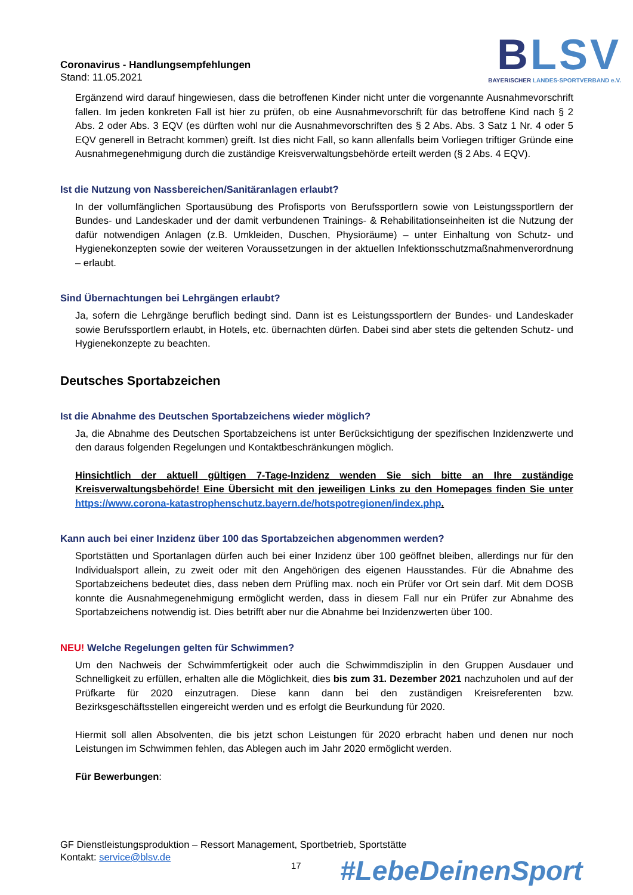Coronavirus - Handlungsempfehlungen
Stand: 11.05.2021
BLSV
BAYERISCHER LANDES-SPORTVERBAND e.V.
Ergänzend wird darauf hingewiesen, dass die betroffenen Kinder nicht unter die vorgenannte Ausnahmevorschrift fallen. Im jeden konkreten Fall ist hier zu prüfen, ob eine Ausnahmevorschrift für das betroffene Kind nach § 2 Abs. 2 oder Abs. 3 EQV (es dürften wohl nur die Ausnahmevorschriften des § 2 Abs. Abs. 3 Satz 1 Nr. 4 oder 5 EQV generell in Betracht kommen) greift. Ist dies nicht Fall, so kann allenfalls beim Vorliegen triftiger Gründe eine Ausnahmegenehmigung durch die zuständige Kreisverwaltungsbehörde erteilt werden (§ 2 Abs. 4 EQV).
Ist die Nutzung von Nassbereichen/Sanitäranlagen erlaubt?
In der vollumfänglichen Sportausübung des Profisports von Berufssportlern sowie von Leistungssportlern der Bundes- und Landeskader und der damit verbundenen Trainings- & Rehabilitationseinheiten ist die Nutzung der dafür notwendigen Anlagen (z.B. Umkleiden, Duschen, Physioräume) – unter Einhaltung von Schutz- und Hygienekonzepten sowie der weiteren Voraussetzungen in der aktuellen Infektionsschutzmaßnahmenverordnung – erlaubt.
Sind Übernachtungen bei Lehrgängen erlaubt?
Ja, sofern die Lehrgänge beruflich bedingt sind. Dann ist es Leistungssportlern der Bundes- und Landeskader sowie Berufssportlern erlaubt, in Hotels, etc. übernachten dürfen. Dabei sind aber stets die geltenden Schutz- und Hygienekonzepte zu beachten.
Deutsches Sportabzeichen
Ist die Abnahme des Deutschen Sportabzeichens wieder möglich?
Ja, die Abnahme des Deutschen Sportabzeichens ist unter Berücksichtigung der spezifischen Inzidenzwerte und den daraus folgenden Regelungen und Kontaktbeschränkungen möglich.
Hinsichtlich der aktuell gültigen 7-Tage-Inzidenz wenden Sie sich bitte an Ihre zuständige Kreisverwaltungsbehörde! Eine Übersicht mit den jeweiligen Links zu den Homepages finden Sie unter https://www.corona-katastrophenschutz.bayern.de/hotspotregionen/index.php.
Kann auch bei einer Inzidenz über 100 das Sportabzeichen abgenommen werden?
Sportstätten und Sportanlagen dürfen auch bei einer Inzidenz über 100 geöffnet bleiben, allerdings nur für den Individualsport allein, zu zweit oder mit den Angehörigen des eigenen Hausstandes. Für die Abnahme des Sportabzeichens bedeutet dies, dass neben dem Prüfling max. noch ein Prüfer vor Ort sein darf. Mit dem DOSB konnte die Ausnahmegenehmigung ermöglicht werden, dass in diesem Fall nur ein Prüfer zur Abnahme des Sportabzeichens notwendig ist. Dies betrifft aber nur die Abnahme bei Inzidenzwerten über 100.
NEU! Welche Regelungen gelten für Schwimmen?
Um den Nachweis der Schwimmfertigkeit oder auch die Schwimmdisziplin in den Gruppen Ausdauer und Schnelligkeit zu erfüllen, erhalten alle die Möglichkeit, dies bis zum 31. Dezember 2021 nachzuholen und auf der Prüfkarte für 2020 einzutragen. Diese kann dann bei den zuständigen Kreisreferenten bzw. Bezirksgeschäftsstellen eingereicht werden und es erfolgt die Beurkundung für 2020.
Hiermit soll allen Absolventen, die bis jetzt schon Leistungen für 2020 erbracht haben und denen nur noch Leistungen im Schwimmen fehlen, das Ablegen auch im Jahr 2020 ermöglicht werden.
Für Bewerbungen:
GF Dienstleistungsproduktion – Ressort Management, Sportbetrieb, Sportstätte
Kontakt: service@blsv.de
17 #LebeDeinenSport